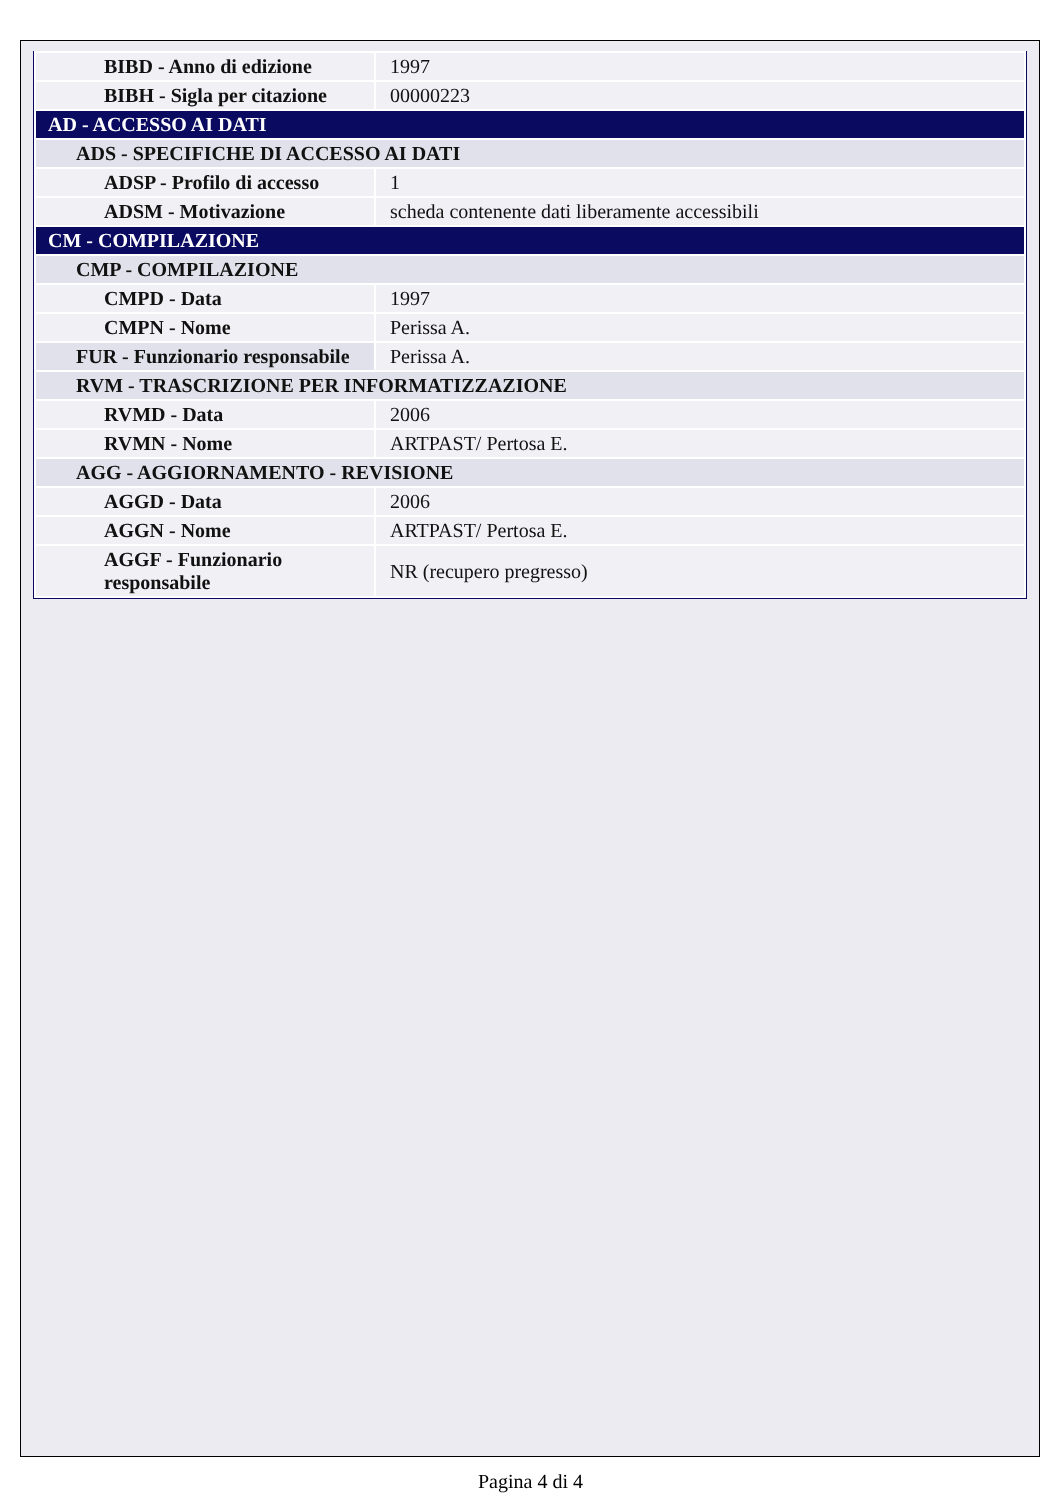| BIBD - Anno di edizione | 1997 |
| BIBH - Sigla per citazione | 00000223 |
| AD - ACCESSO AI DATI | |
| ADS - SPECIFICHE DI ACCESSO AI DATI | |
| ADSP - Profilo di accesso | 1 |
| ADSM - Motivazione | scheda contenente dati liberamente accessibili |
| CM - COMPILAZIONE | |
| CMP - COMPILAZIONE | |
| CMPD - Data | 1997 |
| CMPN - Nome | Perissa A. |
| FUR - Funzionario responsabile | Perissa A. |
| RVM - TRASCRIZIONE PER INFORMATIZZAZIONE | |
| RVMD - Data | 2006 |
| RVMN - Nome | ARTPAST/ Pertosa E. |
| AGG - AGGIORNAMENTO - REVISIONE | |
| AGGD - Data | 2006 |
| AGGN - Nome | ARTPAST/ Pertosa E. |
| AGGF - Funzionario responsabile | NR (recupero pregresso) |
Pagina 4 di 4